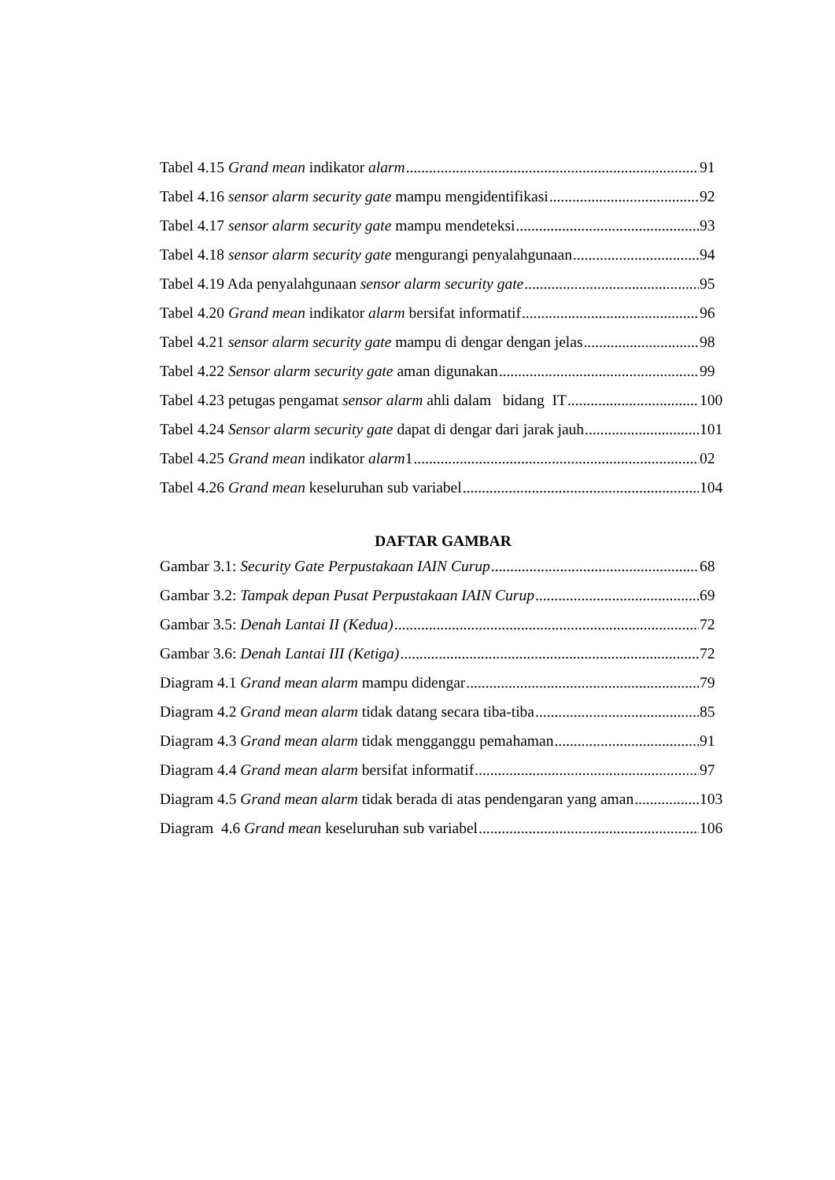Tabel 4.15 Grand mean indikator alarm 91
Tabel 4.16 sensor alarm security gate mampu mengidentifikasi 92
Tabel 4.17 sensor alarm security gate mampu mendeteksi 93
Tabel 4.18 sensor alarm security gate mengurangi penyalahgunaan 94
Tabel 4.19 Ada penyalahgunaan sensor alarm security gate 95
Tabel 4.20 Grand mean indikator alarm bersifat informatif 96
Tabel 4.21 sensor alarm security gate mampu di dengar dengan jelas 98
Tabel 4.22 Sensor alarm security gate aman digunakan 99
Tabel 4.23 petugas pengamat sensor alarm ahli dalam bidang IT 100
Tabel 4.24 Sensor alarm security gate dapat di dengar dari jarak jauh 101
Tabel 4.25 Grand mean indikator alarm1 02
Tabel 4.26 Grand mean keseluruhan sub variabel 104
DAFTAR GAMBAR
Gambar 3.1: Security Gate Perpustakaan IAIN Curup 68
Gambar 3.2: Tampak depan Pusat Perpustakaan IAIN Curup 69
Gambar 3.5: Denah Lantai II (Kedua) 72
Gambar 3.6: Denah Lantai III (Ketiga) 72
Diagram 4.1 Grand mean alarm mampu didengar 79
Diagram 4.2 Grand mean alarm tidak datang secara tiba-tiba 85
Diagram 4.3 Grand mean alarm tidak mengganggu pemahaman 91
Diagram 4.4 Grand mean alarm bersifat informatif 97
Diagram 4.5 Grand mean alarm tidak berada di atas pendengaran yang aman 103
Diagram 4.6 Grand mean keseluruhan sub variabel 106